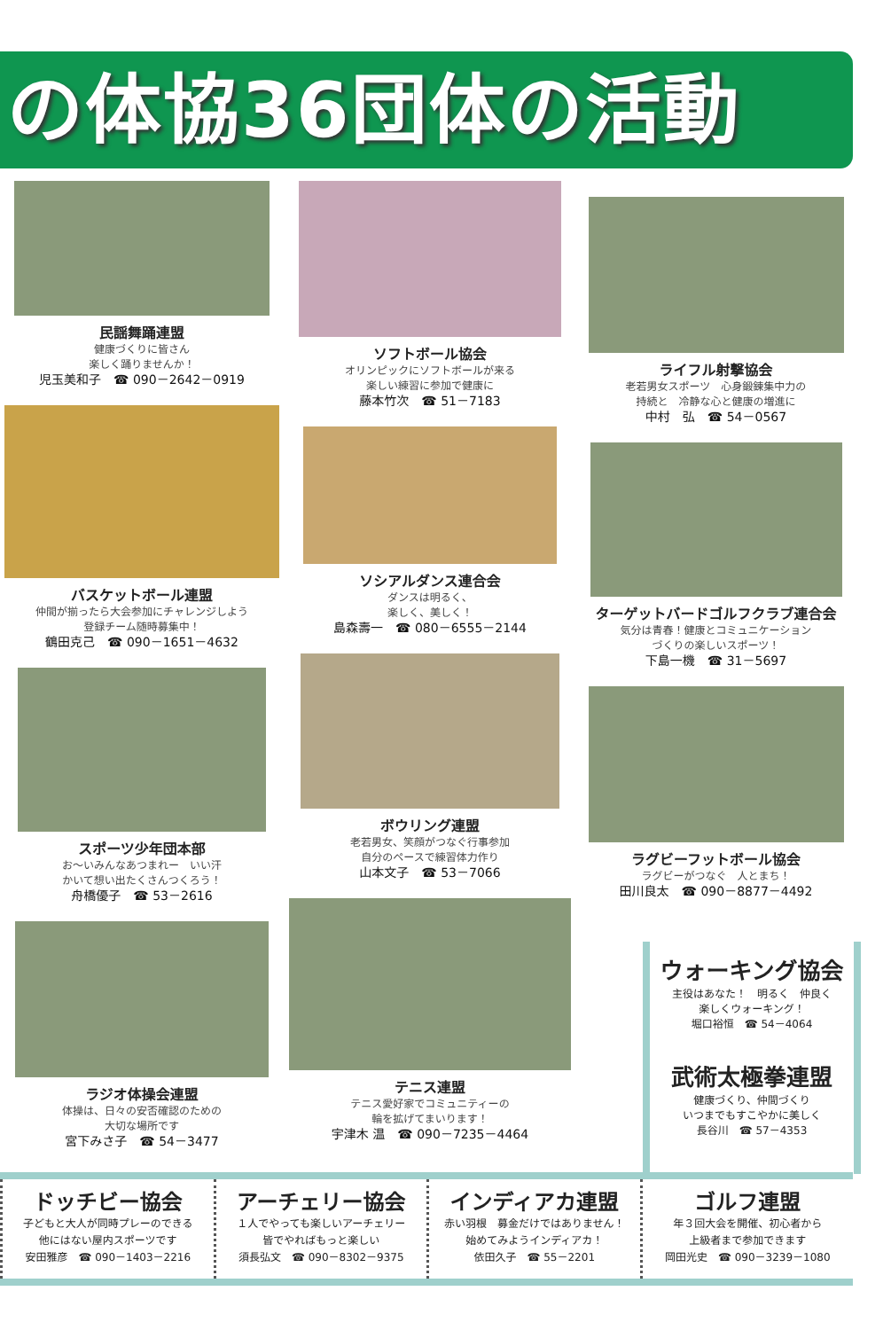の体協36団体の活動
民謡舞踊連盟
健康づくりに皆さん
楽しく踊りませんか！
児玉美和子　☎ 090－2642－0919
バスケットボール連盟
仲間が揃ったら大会参加にチャレンジしよう
登録チーム随時募集中！
鶴田克己　☎ 090－1651－4632
スポーツ少年団本部
お～いみんなあつまれー　いい汗
かいて想い出たくさんつくろう！
舟橋優子　☎ 53－2616
ラジオ体操会連盟
体操は、日々の安否確認のための
大切な場所です
宮下みさ子　☎ 54－3477
ソフトボール協会
オリンピックにソフトボールが来る
楽しい練習に参加で健康に
藤本竹次　☎ 51－7183
ソシアルダンス連合会
ダンスは明るく、
楽しく、美しく！
島森壽一　☎ 080－6555－2144
ボウリング連盟
老若男女、笑顔がつなぐ行事参加
自分のペースで練習体力作り
山本文子　☎ 53－7066
テニス連盟
テニス愛好家でコミュニティーの
輪を拡げてまいります！
宇津木 温　☎ 090－7235－4464
ライフル射撃協会
老若男女スポーツ　心身鍛錬集中力の
持続と　冷静な心と健康の増進に
中村　弘　☎ 54－0567
ターゲットバードゴルフクラブ連合会
気分は青春！健康とコミュニケーション
づくりの楽しいスポーツ！
下島一機　☎ 31－5697
ラグビーフットボール協会
ラグビーがつなぐ　人とまち！
田川良太　☎ 090－8877－4492
ウォーキング協会
主役はあなた！　明るく　仲良く
楽しくウォーキング！
堀口裕恒　☎ 54－4064
武術太極拳連盟
健康づくり、仲間づくり
いつまでもすこやかに美しく
長谷川　☎ 57－4353
ドッチビー協会
子どもと大人が同時プレーのできる
他にはない屋内スポーツです
安田雅彦　☎ 090－1403－2216
アーチェリー協会
１人でやっても楽しいアーチェリー
皆でやればもっと楽しい
須長弘文　☎ 090－8302－9375
インディアカ連盟
赤い羽根　募金だけではありません！
始めてみようインディアカ！
依田久子　☎ 55－2201
ゴルフ連盟
年３回大会を開催、初心者から
上級者まで参加できます
岡田光史　☎ 090－3239－1080